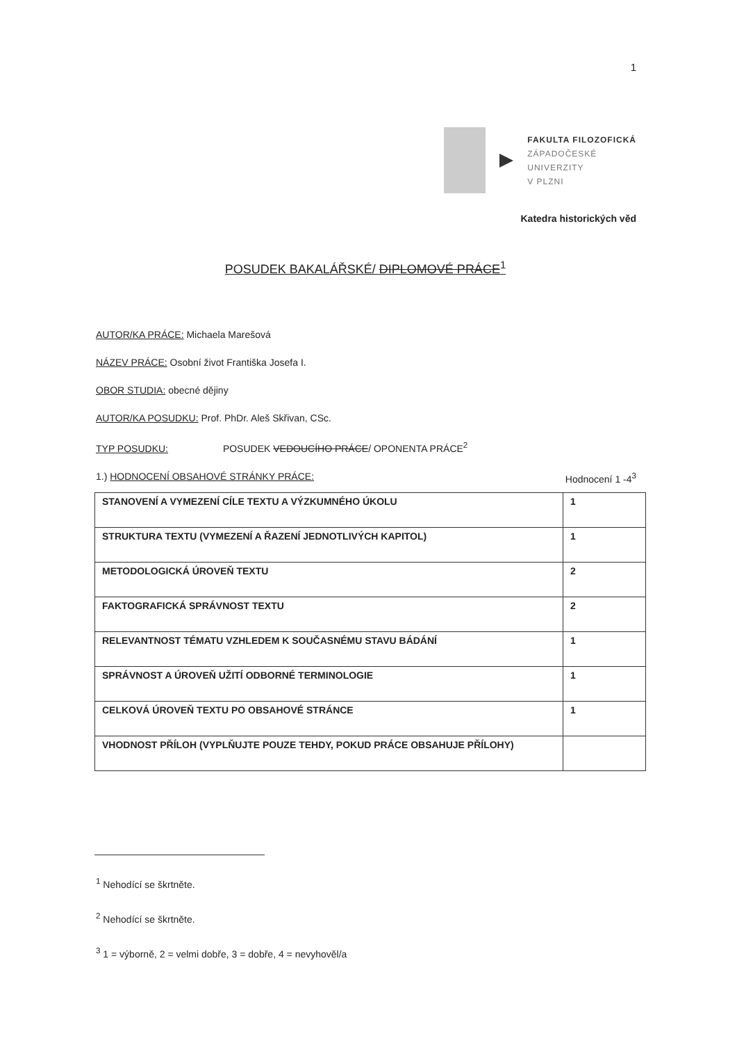1
FAKULTA FILOZOFICKÁ
ZÁPADOČESKÉ
UNIVERZITY
V PLZNI
Katedra historických věd
POSUDEK BAKALÁŘSKÉ/ DIPLOMOVÉ PRÁCE<sup>1</sup>
AUTOR/KA PRÁCE: Michaela Marešová
NÁZEV PRÁCE: Osobní život Františka Josefa I.
OBOR STUDIA: obecné dějiny
AUTOR/KA POSUDKU: Prof. PhDr. Aleš Skřivan, CSc.
TYP POSUDKU: POSUDEK VEDOUCÍHO PRÁCE/ OPONENTA PRÁCE<sup>2</sup>
1.) HODNOCENÍ OBSAHOVÉ STRÁNKY PRÁCE: Hodnocení 1 -4<sup>3</sup>
| STANOVENÍ A VYMEZENÍ CÍLE TEXTU A VÝZKUMNÉHO ÚKOLU | 1 |
| STRUKTURA TEXTU (VYMEZENÍ A ŘAZENÍ JEDNOTLIVÝCH KAPITOL) | 1 |
| METODOLOGICKÁ ÚROVEŇ TEXTU | 2 |
| FAKTOGRAFICKÁ SPRÁVNOST TEXTU | 2 |
| RELEVANTNOST TÉMATU VZHLEDEM K SOUČASNÉMU STAVU BÁDÁNÍ | 1 |
| SPRÁVNOST A ÚROVEŇ UŽITÍ ODBORNÉ TERMINOLOGIE | 1 |
| CELKOVÁ ÚROVEŇ TEXTU PO OBSAHOVÉ STRÁNCE | 1 |
| VHODNOST PŘÍLOH (VYPLŇUJTE POUZE TEHDY, POKUD PRÁCE OBSAHUJE PŘÍLOHY) | |
<sup>1</sup> Nehodící se škrtněte.
<sup>2</sup> Nehodící se škrtněte.
<sup>3</sup> 1 = výborně, 2 = velmi dobře, 3 = dobře, 4 = nevyhověl/a